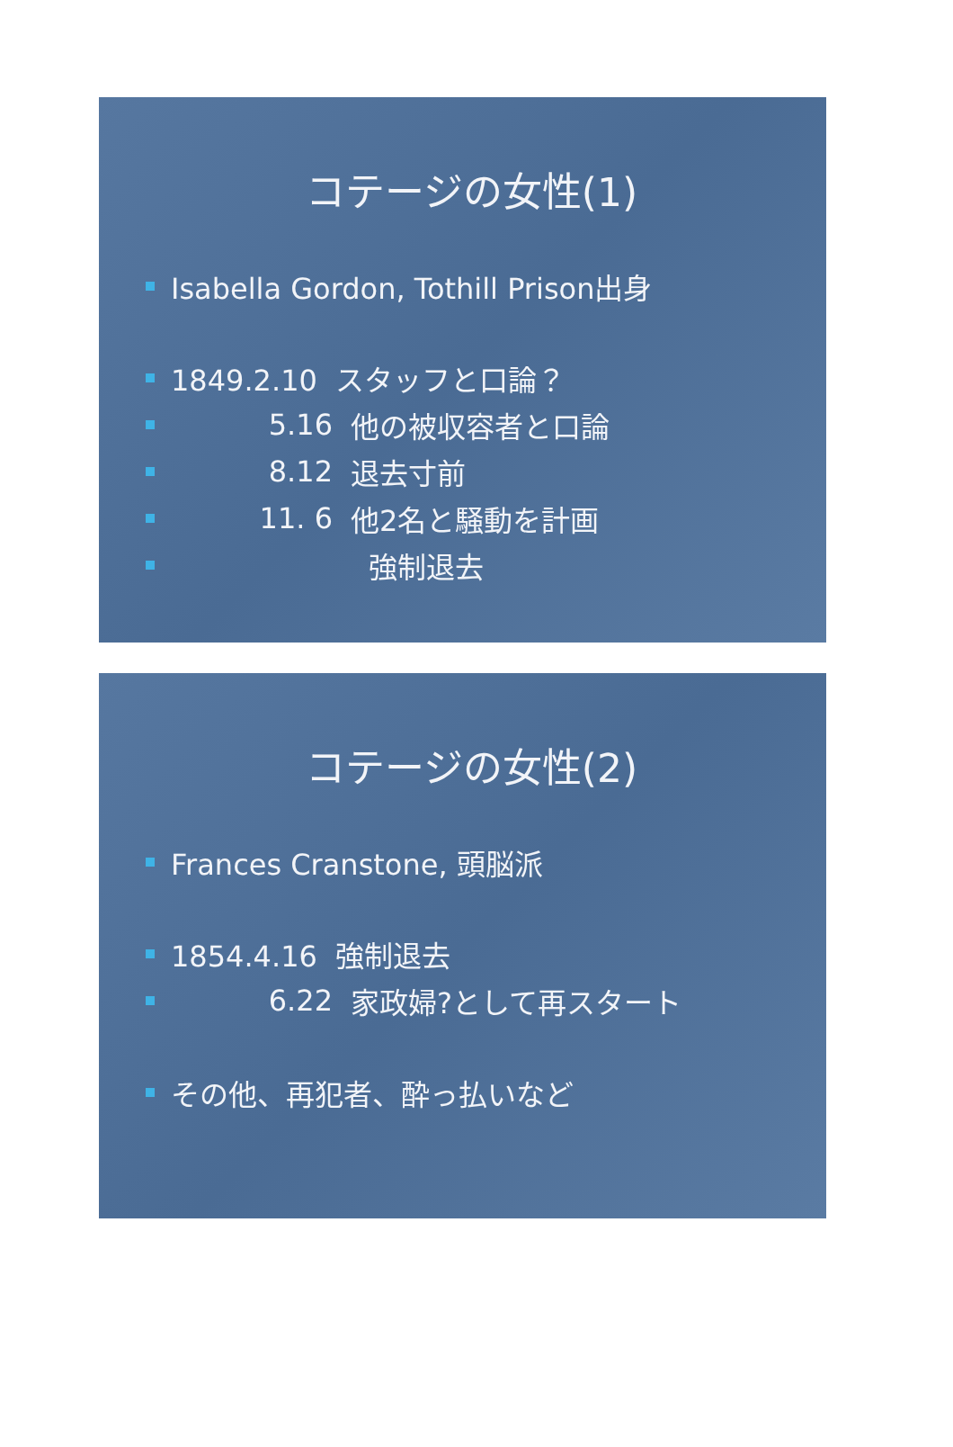コテージの女性(1)
Isabella Gordon, Tothill Prison出身
1849.2.10 スタッフと口論？
5.16 他の被収容者と口論
8.12 退去寸前
11. 6 他2名と騒動を計画
強制退去
コテージの女性(2)
Frances Cranstone, 頭脳派
1854.4.16 強制退去
6.22 家政婦?として再スタート
その他、再犯者、酔っ払いなど